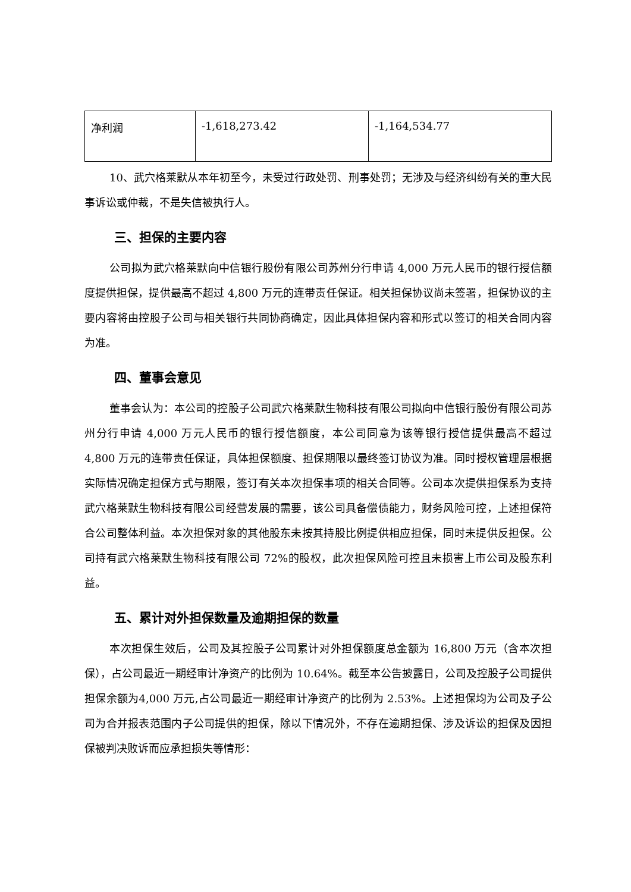| 净利润 | -1,618,273.42 | -1,164,534.77 |
10、武穴格莱默从本年初至今，未受过行政处罚、刑事处罚；无涉及与经济纠纷有关的重大民事诉讼或仲裁，不是失信被执行人。
三、担保的主要内容
公司拟为武穴格莱默向中信银行股份有限公司苏州分行申请 4,000 万元人民币的银行授信额度提供担保，提供最高不超过 4,800 万元的连带责任保证。相关担保协议尚未签署，担保协议的主要内容将由控股子公司与相关银行共同协商确定，因此具体担保内容和形式以签订的相关合同内容为准。
四、董事会意见
董事会认为：本公司的控股子公司武穴格莱默生物科技有限公司拟向中信银行股份有限公司苏州分行申请 4,000 万元人民币的银行授信额度，本公司同意为该等银行授信提供最高不超过 4,800 万元的连带责任保证，具体担保额度、担保期限以最终签订协议为准。同时授权管理层根据实际情况确定担保方式与期限，签订有关本次担保事项的相关合同等。公司本次提供担保系为支持武穴格莱默生物科技有限公司经营发展的需要，该公司具备偿债能力，财务风险可控，上述担保符合公司整体利益。本次担保对象的其他股东未按其持股比例提供相应担保，同时未提供反担保。公司持有武穴格莱默生物科技有限公司 72%的股权，此次担保风险可控且未损害上市公司及股东利益。
五、累计对外担保数量及逾期担保的数量
本次担保生效后，公司及其控股子公司累计对外担保额度总金额为 16,800 万元（含本次担保），占公司最近一期经审计净资产的比例为 10.64%。截至本公告披露日，公司及控股子公司提供担保余额为4,000 万元,占公司最近一期经审计净资产的比例为 2.53%。上述担保均为公司及子公司为合并报表范围内子公司提供的担保，除以下情况外，不存在逾期担保、涉及诉讼的担保及因担保被判决败诉而应承担损失等情形：